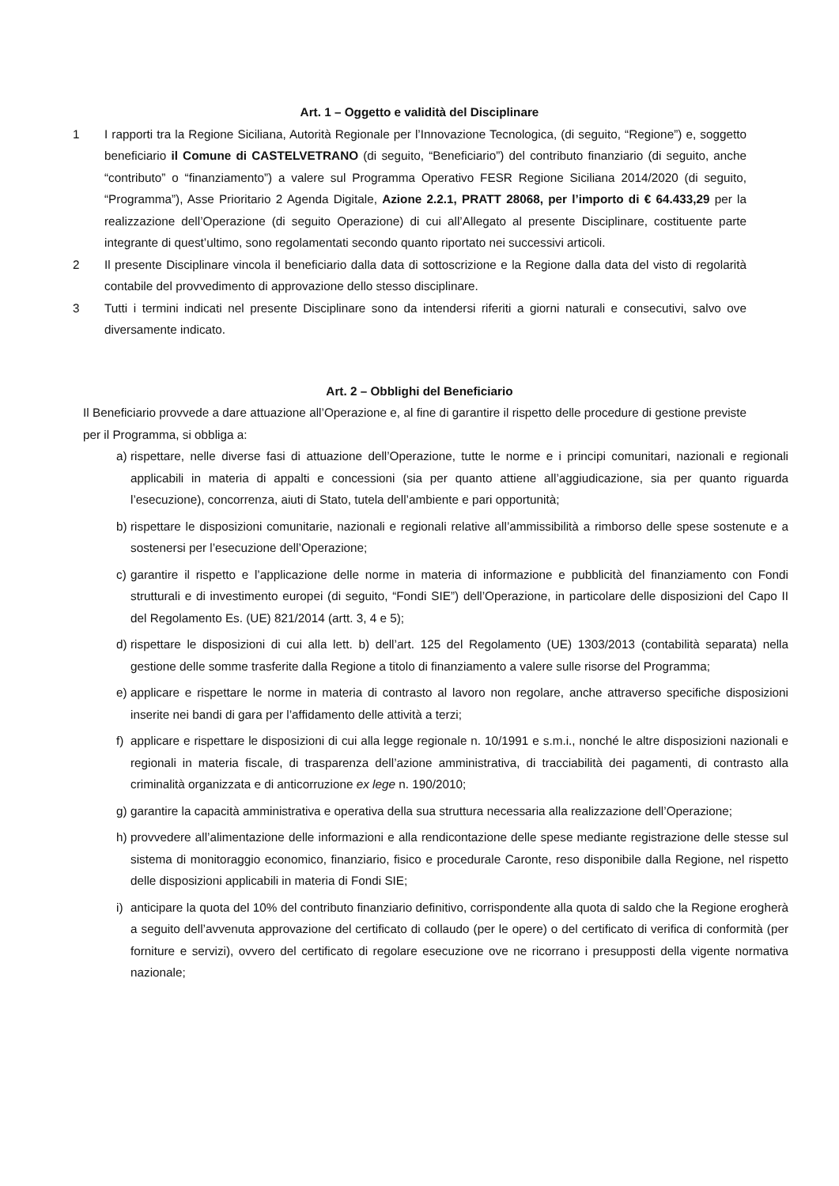Art. 1 – Oggetto e validità del Disciplinare
1 I rapporti tra la Regione Siciliana, Autorità Regionale per l’Innovazione Tecnologica, (di seguito, “Regione”) e, soggetto beneficiario il Comune di CASTELVETRANO (di seguito, “Beneficiario”) del contributo finanziario (di seguito, anche “contributo” o “finanziamento”) a valere sul Programma Operativo FESR Regione Siciliana 2014/2020 (di seguito, “Programma”), Asse Prioritario 2 Agenda Digitale, Azione 2.2.1, PRATT 28068, per l’importo di € 64.433,29 per la realizzazione dell’Operazione (di seguito Operazione) di cui all’Allegato al presente Disciplinare, costituente parte integrante di quest’ultimo, sono regolamentati secondo quanto riportato nei successivi articoli.
2 Il presente Disciplinare vincola il beneficiario dalla data di sottoscrizione e la Regione dalla data del visto di regolarità contabile del provvedimento di approvazione dello stesso disciplinare.
3 Tutti i termini indicati nel presente Disciplinare sono da intendersi riferiti a giorni naturali e consecutivi, salvo ove diversamente indicato.
Art. 2 – Obblighi del Beneficiario
Il Beneficiario provvede a dare attuazione all’Operazione e, al fine di garantire il rispetto delle procedure di gestione previste per il Programma, si obbliga a:
a)
rispettare, nelle diverse fasi di attuazione dell’Operazione, tutte le norme e i principi comunitari, nazionali e regionali applicabili in materia di appalti e concessioni (sia per quanto attiene all’aggiudicazione, sia per quanto riguarda l’esecuzione), concorrenza, aiuti di Stato, tutela dell’ambiente e pari opportunità;
b)
rispettare le disposizioni comunitarie, nazionali e regionali relative all’ammissibilità a rimborso delle spese sostenute e a sostenersi per l’esecuzione dell’Operazione;
c)
garantire il rispetto e l’applicazione delle norme in materia di informazione e pubblicità del finanziamento con Fondi strutturali e di investimento europei (di seguito, “Fondi SIE”) dell’Operazione, in particolare delle disposizioni del Capo II del Regolamento Es. (UE) 821/2014 (artt. 3, 4 e 5);
d)
rispettare le disposizioni di cui alla lett. b) dell’art. 125 del Regolamento (UE) 1303/2013 (contabilità separata) nella gestione delle somme trasferite dalla Regione a titolo di finanziamento a valere sulle risorse del Programma;
e)
applicare e rispettare le norme in materia di contrasto al lavoro non regolare, anche attraverso specifiche disposizioni inserite nei bandi di gara per l’affidamento delle attività a terzi;
f)
applicare e rispettare le disposizioni di cui alla legge regionale n. 10/1991 e s.m.i., nonché le altre disposizioni nazionali e regionali in materia fiscale, di trasparenza dell’azione amministrativa, di tracciabilità dei pagamenti, di contrasto alla criminalità organizzata e di anticorruzione ex lege n. 190/2010;
g)
garantire la capacità amministrativa e operativa della sua struttura necessaria alla realizzazione dell’Operazione;
h)
provvedere all’alimentazione delle informazioni e alla rendicontazione delle spese mediante registrazione delle stesse sul sistema di monitoraggio economico, finanziario, fisico e procedurale Caronte, reso disponibile dalla Regione, nel rispetto delle disposizioni applicabili in materia di Fondi SIE;
i)
anticipare la quota del 10% del contributo finanziario definitivo, corrispondente alla quota di saldo che la Regione erogherà a seguito dell’avvenuta approvazione del certificato di collaudo (per le opere) o del certificato di verifica di conformità (per forniture e servizi), ovvero del certificato di regolare esecuzione ove ne ricorrano i presupposti della vigente normativa nazionale;